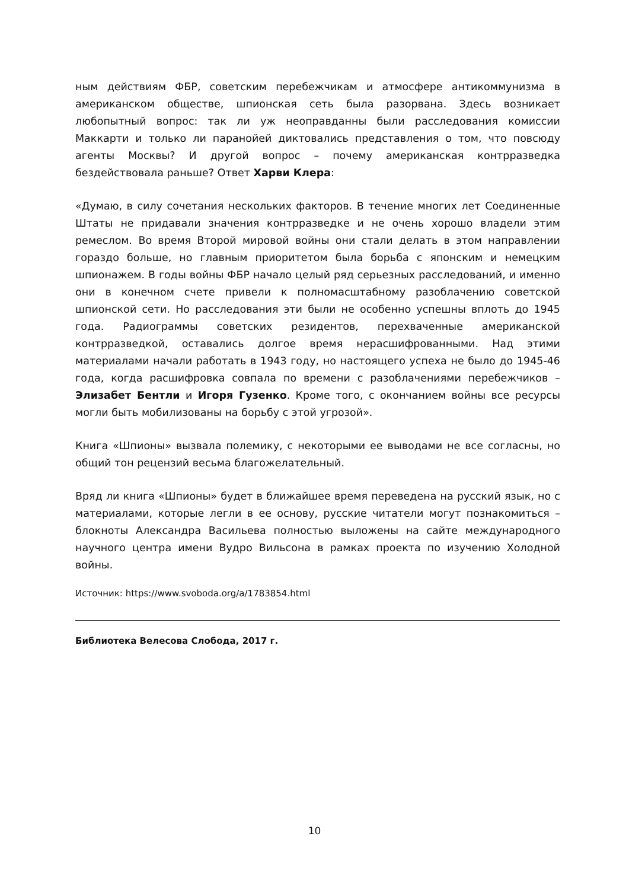ным действиям ФБР, советским перебежчикам и атмосфере антикоммунизма в американском обществе, шпионская сеть была разорвана. Здесь возникает любопытный вопрос: так ли уж неоправданны были расследования комиссии Маккарти и только ли паранойей диктовались представления о том, что повсюду агенты Москвы? И другой вопрос – почему американская контрразведка бездействовала раньше? Ответ Харви Клера:
«Думаю, в силу сочетания нескольких факторов. В течение многих лет Соединенные Штаты не придавали значения контрразведке и не очень хорошо владели этим ремеслом. Во время Второй мировой войны они стали делать в этом направлении гораздо больше, но главным приоритетом была борьба с японским и немецким шпионажем. В годы войны ФБР начало целый ряд серьезных расследований, и именно они в конечном счете привели к полномасштабному разоблачению советской шпионской сети. Но расследования эти были не особенно успешны вплоть до 1945 года. Радиограммы советских резидентов, перехваченные американской контрразведкой, оставались долгое время нерасшифрованными. Над этими материалами начали работать в 1943 году, но настоящего успеха не было до 1945-46 года, когда расшифровка совпала по времени с разоблачениями перебежчиков – Элизабет Бентли и Игоря Гузенко. Кроме того, с окончанием войны все ресурсы могли быть мобилизованы на борьбу с этой угрозой».
Книга «Шпионы» вызвала полемику, с некоторыми ее выводами не все согласны, но общий тон рецензий весьма благожелательный.
Вряд ли книга «Шпионы» будет в ближайшее время переведена на русский язык, но с материалами, которые легли в ее основу, русские читатели могут познакомиться – блокноты Александра Васильева полностью выложены на сайте международного научного центра имени Вудро Вильсона в рамках проекта по изучению Холодной войны.
Источник: https://www.svoboda.org/a/1783854.html
Библиотека Велесова Слобода, 2017 г.
10